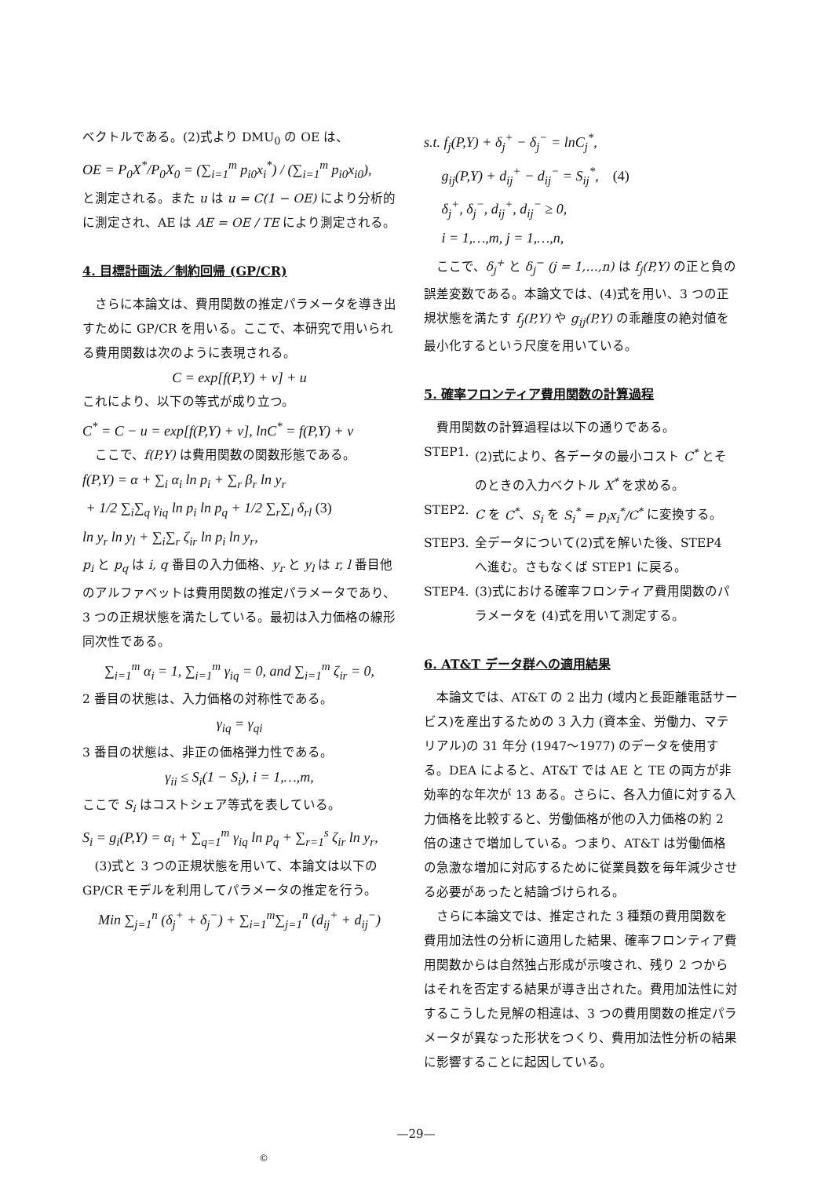ベクトルである。(2)式より DMU<sub>0</sub> の OE は、
OE = P<sub>0</sub>X<sup>*</sup>/P<sub>0</sub>X<sub>0</sub> = (∑<sub>i=1</sub><sup>m</sup> p<sub>i0</sub>x<sub>i</sub><sup>*</sup>) / (∑<sub>i=1</sub><sup>m</sup> p<sub>i0</sub>x<sub>i0</sub>),
と測定される。また u は u = C(1 − OE) により分析的に測定され、AE は AE = OE / TE により測定される。
4. 目標計画法／制約回帰 (GP/CR)
さらに本論文は、費用関数の推定パラメータを導き出すために GP/CR を用いる。ここで、本研究で用いられる費用関数は次のように表現される。
C = exp[f(P,Y) + v] + u
これにより、以下の等式が成り立つ。
C<sup>*</sup> = C − u = exp[f(P,Y) + v], lnC<sup>*</sup> = f(P,Y) + v
ここで、f(P,Y) は費用関数の関数形態である。
f(P,Y) = α + ∑<sub>i</sub> α<sub>i</sub> ln p<sub>i</sub> + ∑<sub>r</sub> β<sub>r</sub> ln y<sub>r</sub>
+ 1/2 ∑<sub>i</sub>∑<sub>q</sub> γ<sub>iq</sub> ln p<sub>i</sub> ln p<sub>q</sub> + 1/2 ∑<sub>r</sub>∑<sub>l</sub> δ<sub>rl</sub> (3)
ln y<sub>r</sub> ln y<sub>l</sub> + ∑<sub>i</sub>∑<sub>r</sub> ζ<sub>ir</sub> ln p<sub>i</sub> ln y<sub>r</sub>,
p<sub>i</sub> と p<sub>q</sub> は i, q 番目の入力価格、y<sub>r</sub> と y<sub>l</sub> は r, l 番目他のアルファベットは費用関数の推定パラメータであり、3 つの正規状態を満たしている。最初は入力価格の線形同次性である。
∑<sub>i=1</sub><sup>m</sup> α<sub>i</sub> = 1, ∑<sub>i=1</sub><sup>m</sup> γ<sub>iq</sub> = 0, and ∑<sub>i=1</sub><sup>m</sup> ζ<sub>ir</sub> = 0,
2 番目の状態は、入力価格の対称性である。
γ<sub>iq</sub> = γ<sub>qi</sub>
3 番目の状態は、非正の価格弾力性である。
γ<sub>ii</sub> ≤ S<sub>i</sub>(1 − S<sub>i</sub>), i = 1,…,m,
ここで S<sub>i</sub> はコストシェア等式を表している。
S<sub>i</sub> = g<sub>i</sub>(P,Y) = α<sub>i</sub> + ∑<sub>q=1</sub><sup>m</sup> γ<sub>iq</sub> ln p<sub>q</sub> + ∑<sub>r=1</sub><sup>s</sup> ζ<sub>ir</sub> ln y<sub>r</sub>,
(3)式と 3 つの正規状態を用いて、本論文は以下の GP/CR モデルを利用してパラメータの推定を行う。
Min ∑<sub>j=1</sub><sup>n</sup> (δ<sub>j</sub><sup>+</sup> + δ<sub>j</sub><sup>−</sup>) + ∑<sub>i=1</sub><sup>m</sup>∑<sub>j=1</sub><sup>n</sup> (d<sub>ij</sub><sup>+</sup> + d<sub>ij</sub><sup>−</sup>)
s.t. f<sub>j</sub>(P,Y) + δ<sub>j</sub><sup>+</sup> − δ<sub>j</sub><sup>−</sup> = lnC<sub>j</sub><sup>*</sup>,
g<sub>ij</sub>(P,Y) + d<sub>ij</sub><sup>+</sup> − d<sub>ij</sub><sup>−</sup> = S<sub>ij</sub><sup>*</sup>, (4)
δ<sub>j</sub><sup>+</sup>, δ<sub>j</sub><sup>−</sup>, d<sub>ij</sub><sup>+</sup>, d<sub>ij</sub><sup>−</sup> ≥ 0,
i = 1,…,m, j = 1,…,n,
ここで、δ<sub>j</sub><sup>+</sup> と δ<sub>j</sub><sup>−</sup> (j = 1,…,n) は f<sub>j</sub>(P,Y) の正と負の誤差変数である。本論文では、(4)式を用い、3 つの正規状態を満たす f<sub>j</sub>(P,Y) や g<sub>ij</sub>(P,Y) の乖離度の絶対値を最小化するという尺度を用いている。
5. 確率フロンティア費用関数の計算過程
費用関数の計算過程は以下の通りである。
STEP1. (2)式により、各データの最小コスト C<sup>*</sup> とそのときの入力ベクトル X<sup>*</sup> を求める。
STEP2. C を C<sup>*</sup>、S<sub>i</sub> を S<sub>i</sub><sup>*</sup> = p<sub>i</sub>x<sub>i</sub><sup>*</sup>/C<sup>*</sup> に変換する。
STEP3. 全データについて(2)式を解いた後、STEP4 へ進む。さもなくば STEP1 に戻る。
STEP4. (3)式における確率フロンティア費用関数のパラメータを (4)式を用いて測定する。
6. AT&T データ群への適用結果
本論文では、AT&T の 2 出力 (域内と長距離電話サービス)を産出するための 3 入力 (資本金、労働力、マテリアル)の 31 年分 (1947〜1977) のデータを使用する。DEA によると、AT&T では AE と TE の両方が非効率的な年次が 13 ある。さらに、各入力値に対する入力価格を比較すると、労働価格が他の入力価格の約 2 倍の速さで増加している。つまり、AT&T は労働価格の急激な増加に対応するために従業員数を毎年減少させる必要があったと結論づけられる。
さらに本論文では、推定された 3 種類の費用関数を費用加法性の分析に適用した結果、確率フロンティア費用関数からは自然独占形成が示唆され、残り 2 つからはそれを否定する結果が導き出された。費用加法性に対するこうした見解の相違は、3 つの費用関数の推定パラメータが異なった形状をつくり、費用加法性分析の結果に影響することに起因している。
—29—
©